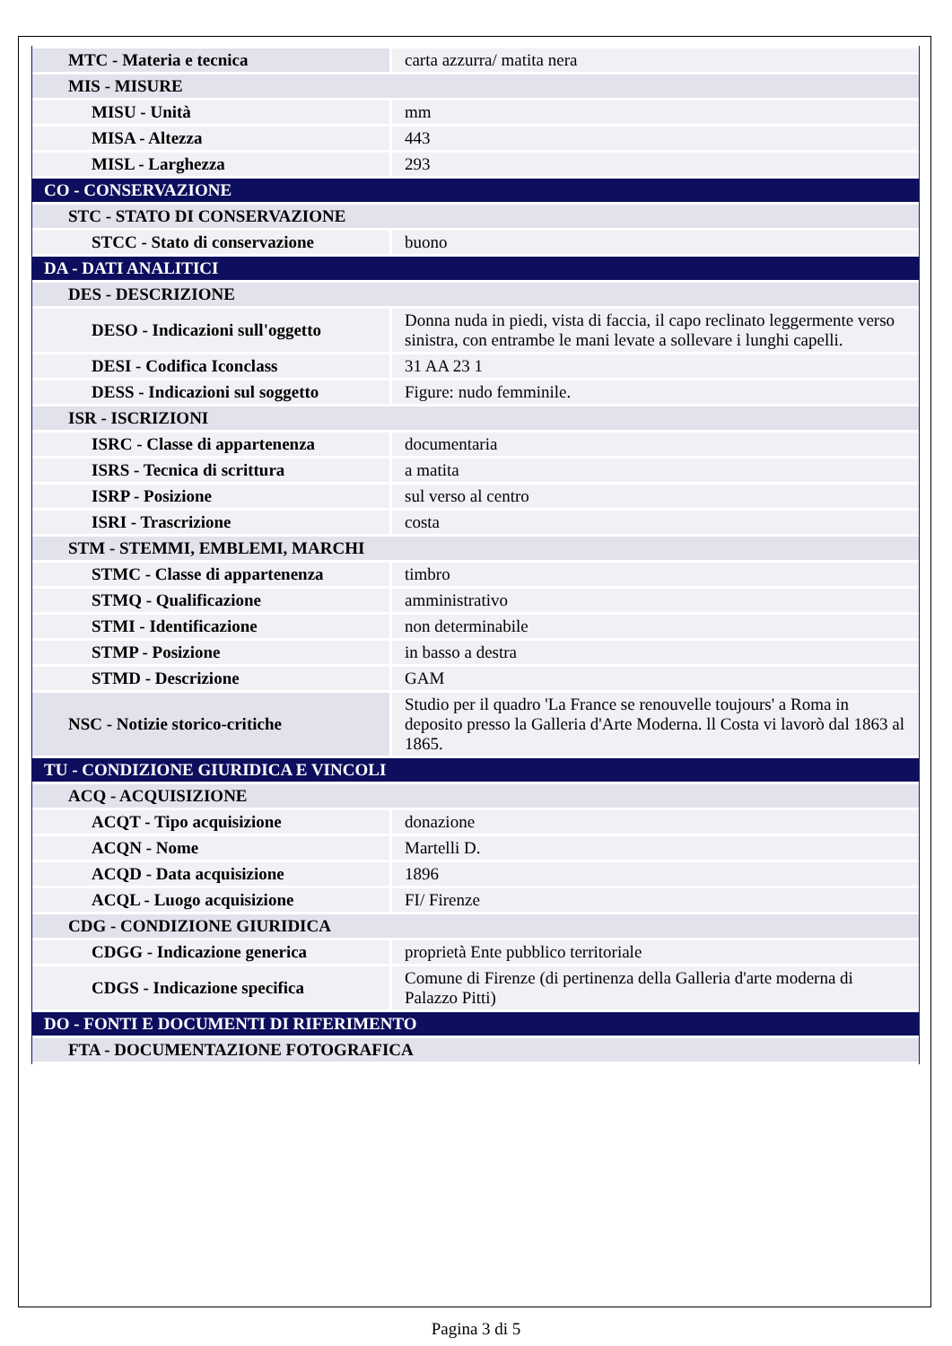| MTC - Materia e tecnica | carta azzurra/ matita nera |
| MIS - MISURE | |
| MISU - Unità | mm |
| MISA - Altezza | 443 |
| MISL - Larghezza | 293 |
| CO - CONSERVAZIONE | |
| STC - STATO DI CONSERVAZIONE | |
| STCC - Stato di conservazione | buono |
| DA - DATI ANALITICI | |
| DES - DESCRIZIONE | |
| DESO - Indicazioni sull'oggetto | Donna nuda in piedi, vista di faccia, il capo reclinato leggermente verso sinistra, con entrambe le mani levate a sollevare i lunghi capelli. |
| DESI - Codifica Iconclass | 31 AA 23 1 |
| DESS - Indicazioni sul soggetto | Figure: nudo femminile. |
| ISR - ISCRIZIONI | |
| ISRC - Classe di appartenenza | documentaria |
| ISRS - Tecnica di scrittura | a matita |
| ISRP - Posizione | sul verso al centro |
| ISRI - Trascrizione | costa |
| STM - STEMMI, EMBLEMI, MARCHI | |
| STMC - Classe di appartenenza | timbro |
| STMQ - Qualificazione | amministrativo |
| STMI - Identificazione | non determinabile |
| STMP - Posizione | in basso a destra |
| STMD - Descrizione | GAM |
| NSC - Notizie storico-critiche | Studio per il quadro 'La France se renouvelle toujours' a Roma in deposito presso la Galleria d'Arte Moderna. ll Costa vi lavorò dal 1863 al 1865. |
| TU - CONDIZIONE GIURIDICA E VINCOLI | |
| ACQ - ACQUISIZIONE | |
| ACQT - Tipo acquisizione | donazione |
| ACQN - Nome | Martelli D. |
| ACQD - Data acquisizione | 1896 |
| ACQL - Luogo acquisizione | FI/ Firenze |
| CDG - CONDIZIONE GIURIDICA | |
| CDGG - Indicazione generica | proprietà Ente pubblico territoriale |
| CDGS - Indicazione specifica | Comune di Firenze (di pertinenza della Galleria d'arte moderna di Palazzo Pitti) |
| DO - FONTI E DOCUMENTI DI RIFERIMENTO | |
| FTA - DOCUMENTAZIONE FOTOGRAFICA | |
Pagina 3 di 5